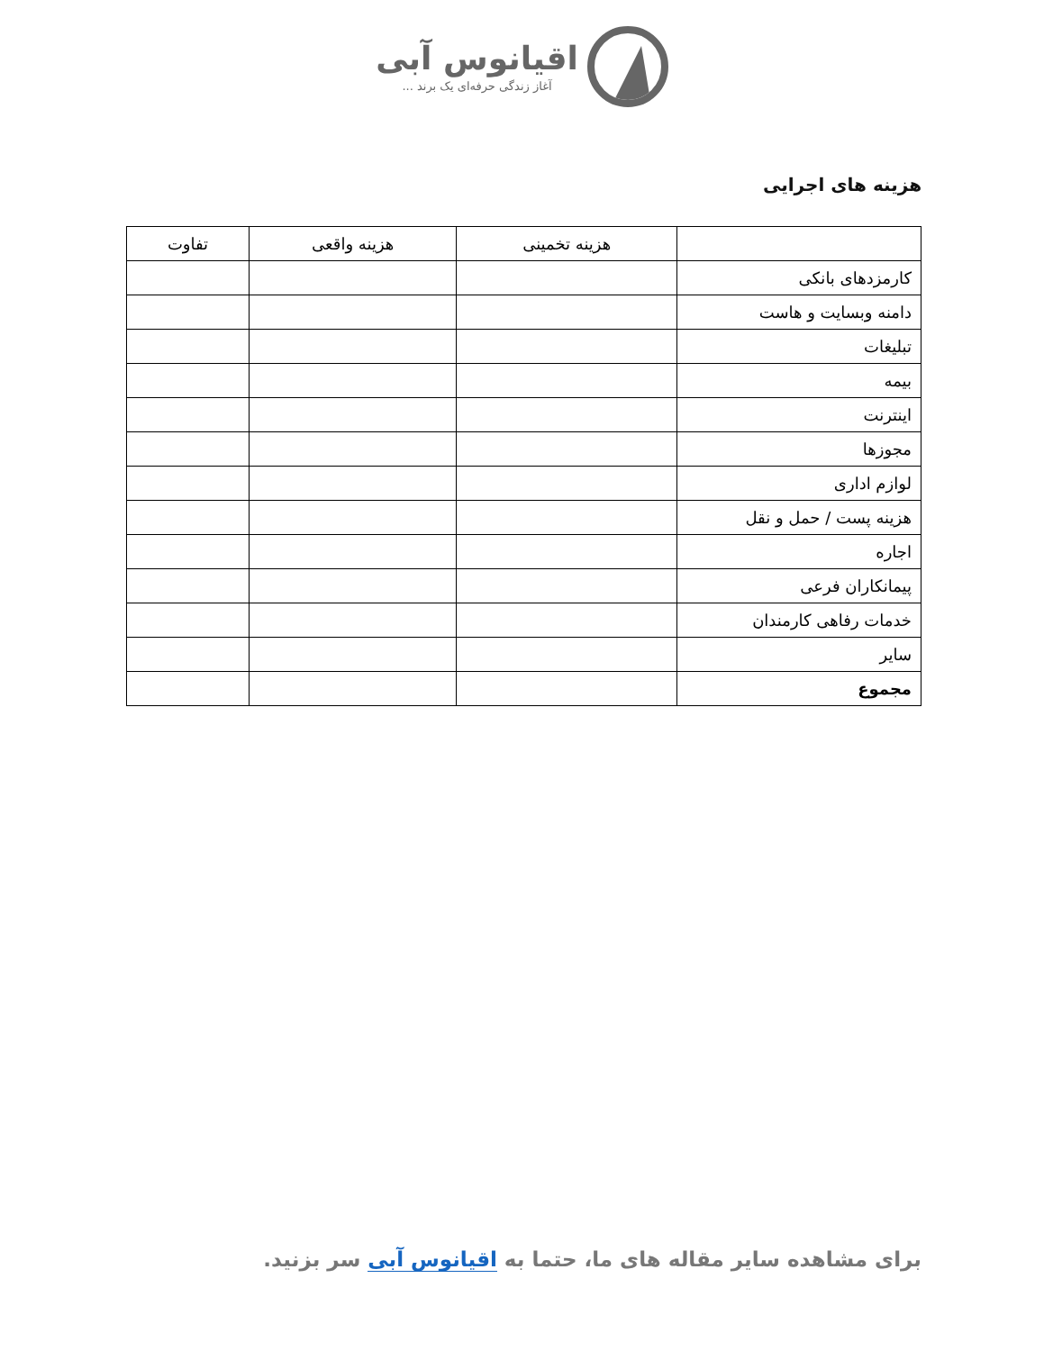اقیانوس آبی
آغاز زندگی حرفه‌ای یک برند ...
هزینه های اجرایی
| | هزینه تخمینی | هزینه واقعی | تفاوت |
| --- | --- | --- | --- |
| کارمزدهای بانکی | | | |
| دامنه وبسایت و هاست | | | |
| تبلیغات | | | |
| بیمه | | | |
| اینترنت | | | |
| مجوزها | | | |
| لوازم اداری | | | |
| هزینه پست / حمل و نقل | | | |
| اجاره | | | |
| پیمانکاران فرعی | | | |
| خدمات رفاهی کارمندان | | | |
| سایر | | | |
| مجموع | | | |
برای مشاهده سایر مقاله های ما، حتما به اقیانوس آبی سر بزنید.